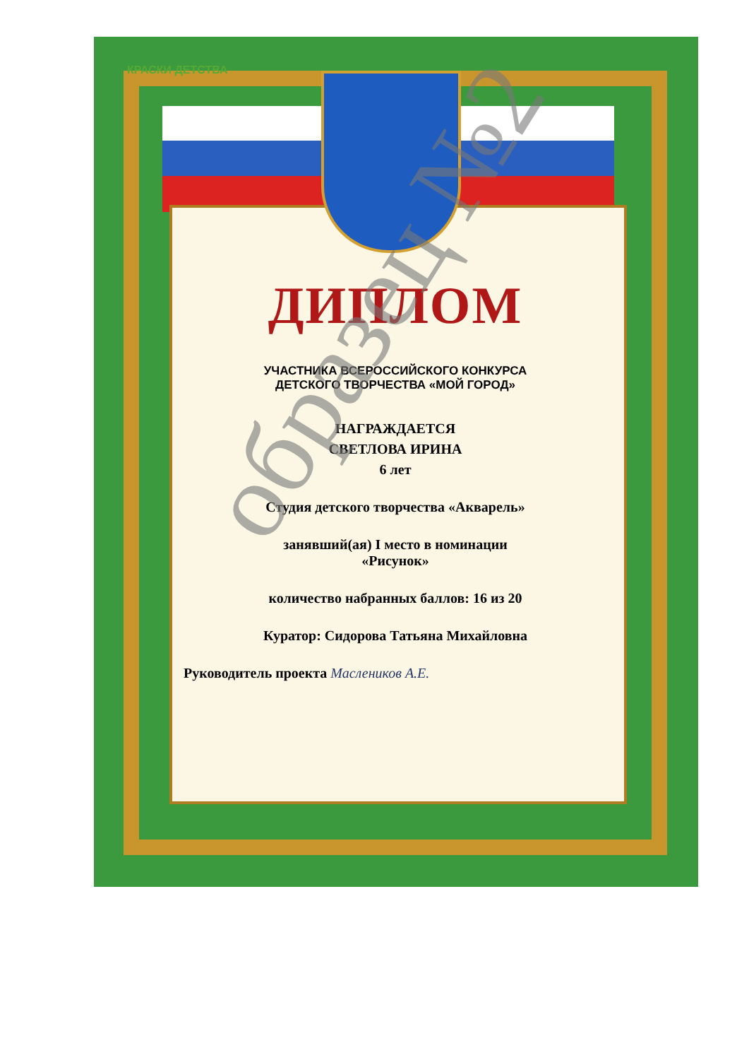КРАСКИ ДЕТСТВА
ДИПЛОМ
УЧАСТНИКА ВСЕРОССИЙСКОГО КОНКУРСА
ДЕТСКОГО ТВОРЧЕСТВА «МОЙ ГОРОД»
НАГРАЖДАЕТСЯ
СВЕТЛОВА ИРИНА
6 лет
Студия детского творчества «Акварель»
занявший(ая) I место в номинации
«Рисунок»
количество набранных баллов: 16 из 20
Куратор: Сидорова Татьяна Михайловна
Руководитель проекта Маслеников А.Е.
образец №2